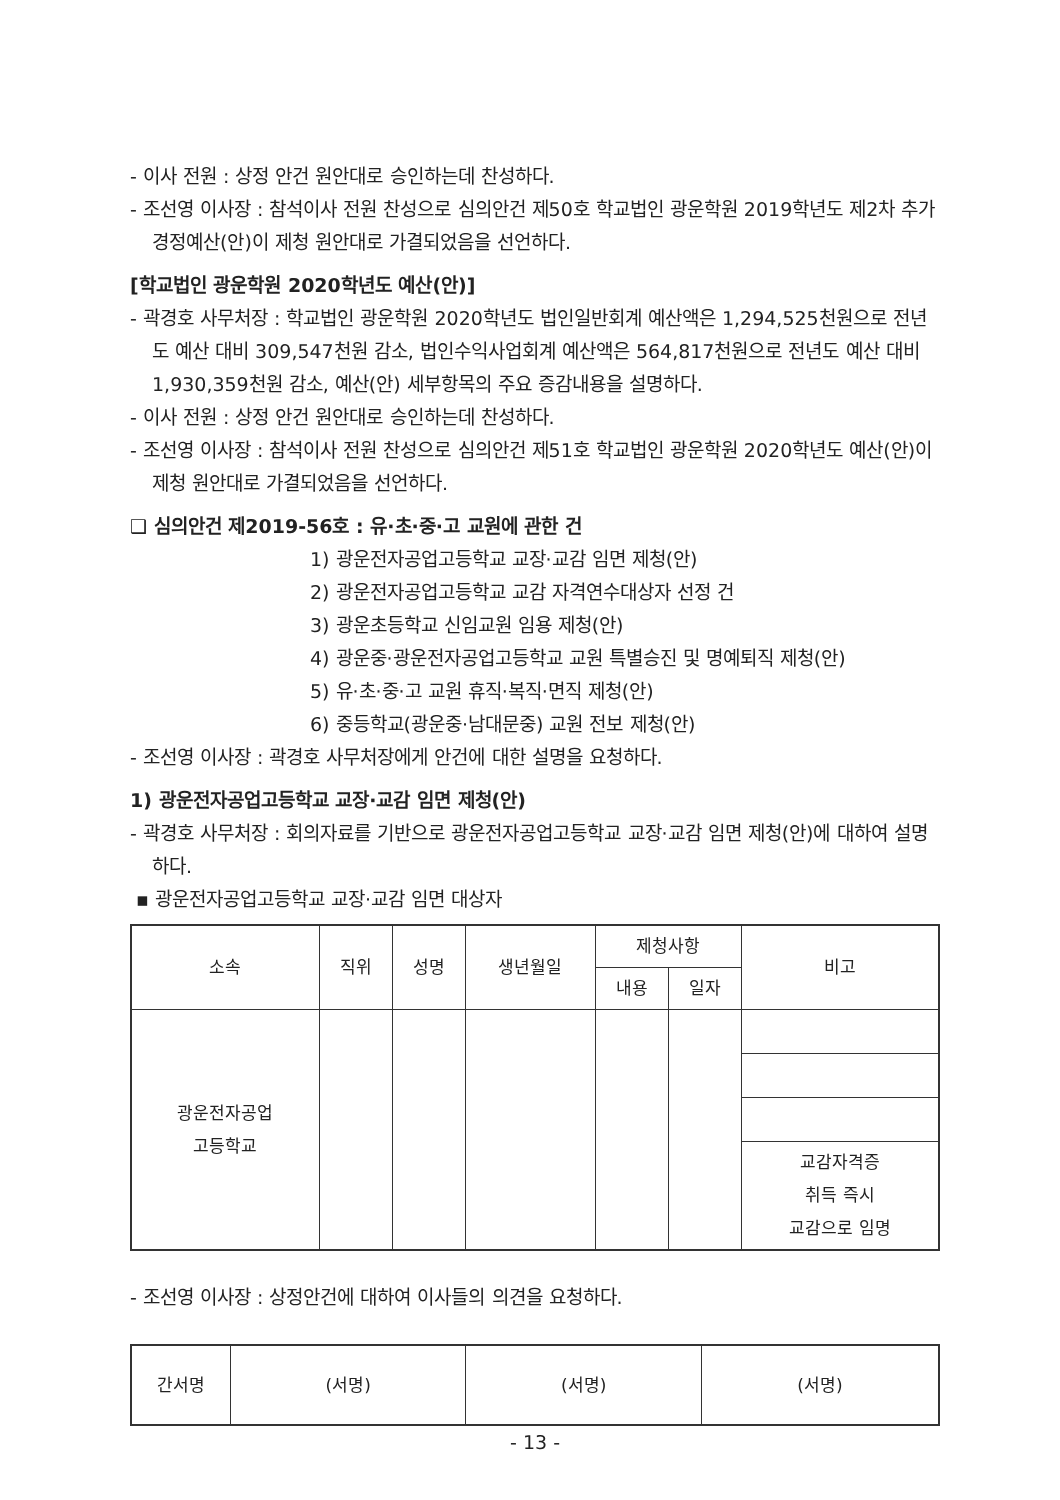- 이사 전원 : 상정 안건 원안대로 승인하는데 찬성하다.
- 조선영 이사장 : 참석이사 전원 찬성으로 심의안건 제50호 학교법인 광운학원 2019학년도 제2차 추가경정예산(안)이 제청 원안대로 가결되었음을 선언하다.
[학교법인 광운학원 2020학년도 예산(안)]
- 곽경호 사무처장 : 학교법인 광운학원 2020학년도 법인일반회계 예산액은 1,294,525천원으로 전년도 예산 대비 309,547천원 감소, 법인수익사업회계 예산액은 564,817천원으로 전년도 예산 대비 1,930,359천원 감소, 예산(안) 세부항목의 주요 증감내용을 설명하다.
- 이사 전원 : 상정 안건 원안대로 승인하는데 찬성하다.
- 조선영 이사장 : 참석이사 전원 찬성으로 심의안건 제51호 학교법인 광운학원 2020학년도 예산(안)이 제청 원안대로 가결되었음을 선언하다.
❑ 심의안건 제2019-56호 : 유·초·중·고 교원에 관한 건
1) 광운전자공업고등학교 교장·교감 임면 제청(안)
2) 광운전자공업고등학교 교감 자격연수대상자 선정 건
3) 광운초등학교 신임교원 임용 제청(안)
4) 광운중·광운전자공업고등학교 교원 특별승진 및 명예퇴직 제청(안)
5) 유·초·중·고 교원 휴직·복직·면직 제청(안)
6) 중등학교(광운중·남대문중) 교원 전보 제청(안)
- 조선영 이사장 : 곽경호 사무처장에게 안건에 대한 설명을 요청하다.
1) 광운전자공업고등학교 교장·교감 임면 제청(안)
- 곽경호 사무처장 : 회의자료를 기반으로 광운전자공업고등학교 교장·교감 임면 제청(안)에 대하여 설명하다.
▪ 광운전자공업고등학교 교장·교감 임면 대상자
| 소속 | 직위 | 성명 | 생년월일 | 제청사항 | | 비고 |
| --- | --- | --- | --- | --- | --- | --- |
| | | | | 내용 | 일자 | |
| 광운전자공업 고등학교 | | | | | | |
| | | | | | | 교감자격증 취득 즉시 교감으로 임명 |
- 조선영 이사장 : 상정안건에 대하여 이사들의 의견을 요청하다.
| 간서명 | (서명) | (서명) | (서명) |
- 13 -